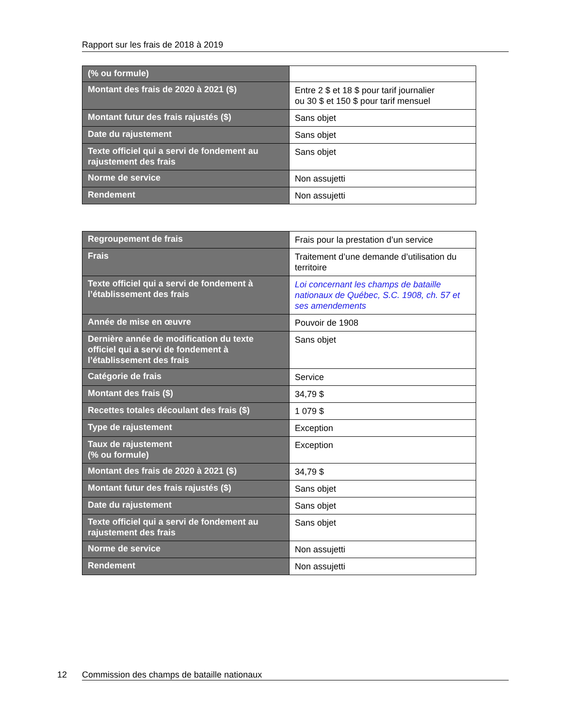Rapport sur les frais de 2018 à 2019
| (% ou formule) | |
| Montant des frais de 2020 à 2021 ($) | Entre 2 $ et 18 $ pour tarif journalier ou 30 $ et 150 $ pour tarif mensuel |
| Montant futur des frais rajustés ($) | Sans objet |
| Date du rajustement | Sans objet |
| Texte officiel qui a servi de fondement au rajustement des frais | Sans objet |
| Norme de service | Non assujetti |
| Rendement | Non assujetti |
| Regroupement de frais | Frais pour la prestation d’un service |
| Frais | Traitement d’une demande d’utilisation du territoire |
| Texte officiel qui a servi de fondement à l’établissement des frais | Loi concernant les champs de bataille nationaux de Québec, S.C. 1908, ch. 57 et ses amendements |
| Année de mise en œuvre | Pouvoir de 1908 |
| Dernière année de modification du texte officiel qui a servi de fondement à l’établissement des frais | Sans objet |
| Catégorie de frais | Service |
| Montant des frais ($) | 34,79 $ |
| Recettes totales découlant des frais ($) | 1 079 $ |
| Type de rajustement | Exception |
| Taux de rajustement (% ou formule) | Exception |
| Montant des frais de 2020 à 2021 ($) | 34,79 $ |
| Montant futur des frais rajustés ($) | Sans objet |
| Date du rajustement | Sans objet |
| Texte officiel qui a servi de fondement au rajustement des frais | Sans objet |
| Norme de service | Non assujetti |
| Rendement | Non assujetti |
12 Commission des champs de bataille nationaux